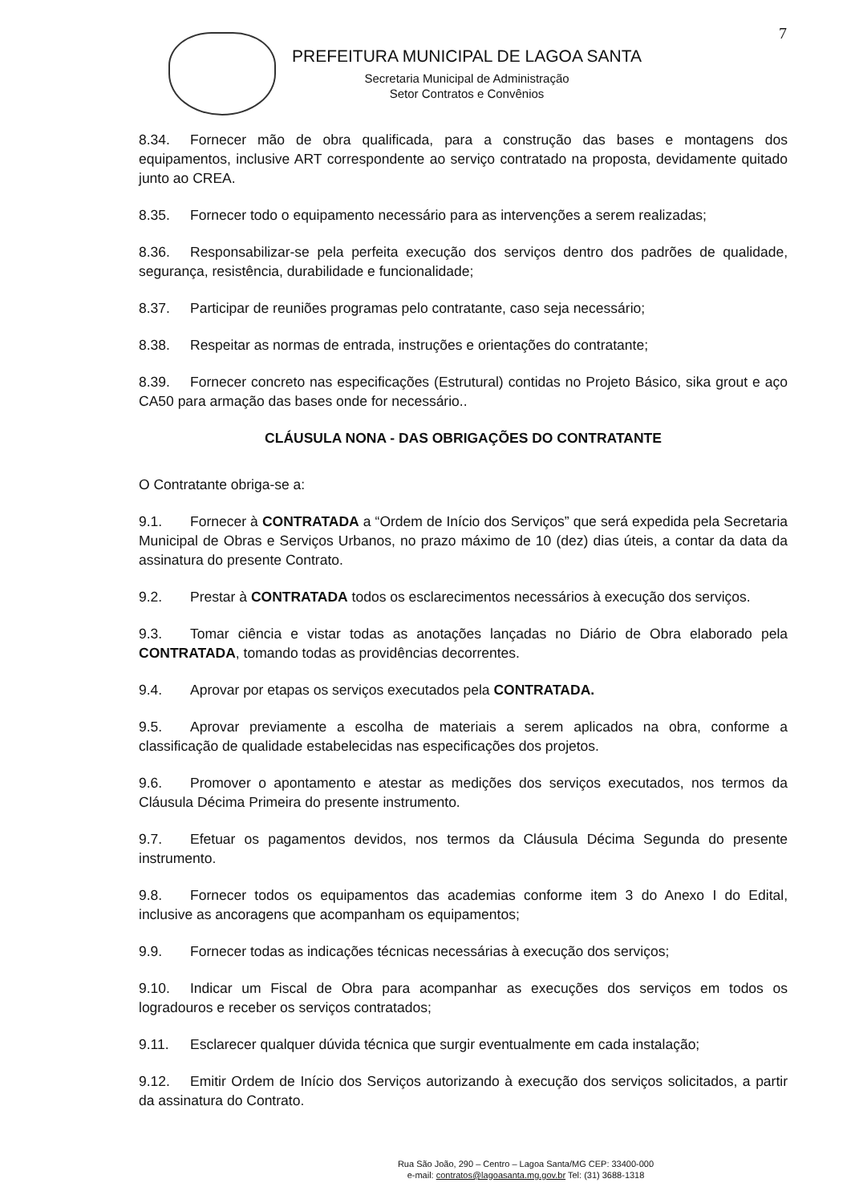7
PREFEITURA MUNICIPAL DE LAGOA SANTA
Secretaria Municipal de Administração
Setor Contratos e Convênios
8.34. Fornecer mão de obra qualificada, para a construção das bases e montagens dos equipamentos, inclusive ART correspondente ao serviço contratado na proposta, devidamente quitado junto ao CREA.
8.35. Fornecer todo o equipamento necessário para as intervenções a serem realizadas;
8.36. Responsabilizar-se pela perfeita execução dos serviços dentro dos padrões de qualidade, segurança, resistência, durabilidade e funcionalidade;
8.37. Participar de reuniões programas pelo contratante, caso seja necessário;
8.38. Respeitar as normas de entrada, instruções e orientações do contratante;
8.39. Fornecer concreto nas especificações (Estrutural) contidas no Projeto Básico, sika grout e aço CA50 para armação das bases onde for necessário..
CLÁUSULA NONA - DAS OBRIGAÇÕES DO CONTRATANTE
O Contratante obriga-se a:
9.1. Fornecer à CONTRATADA a “Ordem de Início dos Serviços” que será expedida pela Secretaria Municipal de Obras e Serviços Urbanos, no prazo máximo de 10 (dez) dias úteis, a contar da data da assinatura do presente Contrato.
9.2. Prestar à CONTRATADA todos os esclarecimentos necessários à execução dos serviços.
9.3. Tomar ciência e vistar todas as anotações lançadas no Diário de Obra elaborado pela CONTRATADA, tomando todas as providências decorrentes.
9.4. Aprovar por etapas os serviços executados pela CONTRATADA.
9.5. Aprovar previamente a escolha de materiais a serem aplicados na obra, conforme a classificação de qualidade estabelecidas nas especificações dos projetos.
9.6. Promover o apontamento e atestar as medições dos serviços executados, nos termos da Cláusula Décima Primeira do presente instrumento.
9.7. Efetuar os pagamentos devidos, nos termos da Cláusula Décima Segunda do presente instrumento.
9.8. Fornecer todos os equipamentos das academias conforme item 3 do Anexo I do Edital, inclusive as ancoragens que acompanham os equipamentos;
9.9. Fornecer todas as indicações técnicas necessárias à execução dos serviços;
9.10. Indicar um Fiscal de Obra para acompanhar as execuções dos serviços em todos os logradouros e receber os serviços contratados;
9.11. Esclarecer qualquer dúvida técnica que surgir eventualmente em cada instalação;
9.12. Emitir Ordem de Início dos Serviços autorizando à execução dos serviços solicitados, a partir da assinatura do Contrato.
Rua São João, 290 – Centro – Lagoa Santa/MG CEP: 33400-000
e-mail: contratos@lagoasanta.mg.gov.br Tel: (31) 3688-1318